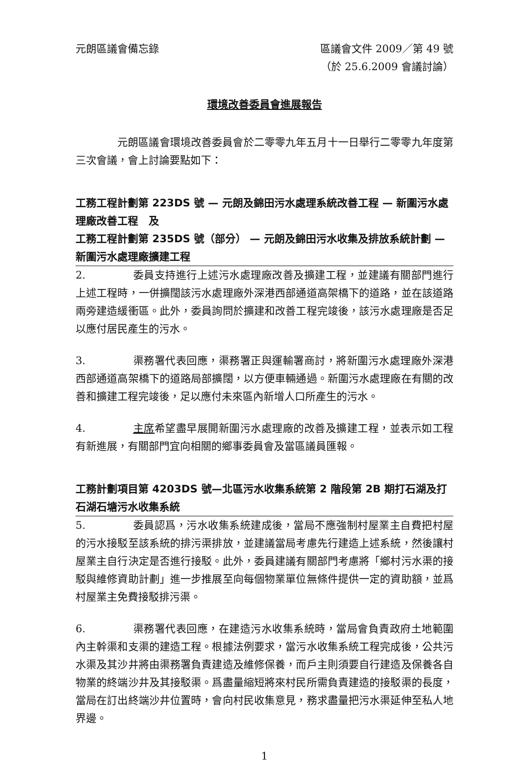元朗區議會備忘錄 區議會文件 2009／第 49 號
（於 25.6.2009 會議討論）
環境改善委員會進展報告
元朗區議會環境改善委員會於二零零九年五月十一日舉行二零零九年度第三次會議，會上討論要點如下：
工務工程計劃第 223DS 號 — 元朗及錦田污水處理系統改善工程 — 新圍污水處理廠改善工程　及
工務工程計劃第 235DS 號（部分） — 元朗及錦田污水收集及排放系統計劃 — 新圍污水處理廠擴建工程
2. 委員支持進行上述污水處理廠改善及擴建工程，並建議有關部門進行上述工程時，一併擴闊該污水處理廠外深港西部通道高架橋下的道路，並在該道路兩旁建造緩衝區。此外，委員詢問於擴建和改善工程完竣後，該污水處理廠是否足以應付居民產生的污水。
3. 渠務署代表回應，渠務署正與運輸署商討，將新圍污水處理廠外深港西部通道高架橋下的道路局部擴闊，以方便車輛通過。新圍污水處理廠在有關的改善和擴建工程完竣後，足以應付未來區內新增人口所產生的污水。
4. 主席希望盡早展開新圍污水處理廠的改善及擴建工程，並表示如工程有新進展，有關部門宜向相關的鄉事委員會及當區議員匯報。
工務計劃項目第 4203DS 號—北區污水收集系統第 2 階段第 2B 期打石湖及打石湖石塘污水收集系統
5. 委員認爲，污水收集系統建成後，當局不應強制村屋業主自費把村屋的污水接駁至該系統的排污渠排放，並建議當局考慮先行建造上述系統，然後讓村屋業主自行決定是否進行接駁。此外，委員建議有關部門考慮將「鄉村污水渠的接駁與維修資助計劃」進一步推展至向每個物業單位無條件提供一定的資助額，並爲村屋業主免費接駁排污渠。
6. 渠務署代表回應，在建造污水收集系統時，當局會負責政府土地範圍內主幹渠和支渠的建造工程。根據法例要求，當污水收集系統工程完成後，公共污水渠及其沙井將由渠務署負責建造及維修保養，而戶主則須要自行建造及保養各自物業的終端沙井及其接駁渠。爲盡量縮短將來村民所需負責建造的接駁渠的長度，當局在訂出終端沙井位置時，會向村民收集意見，務求盡量把污水渠延伸至私人地界邊。
1